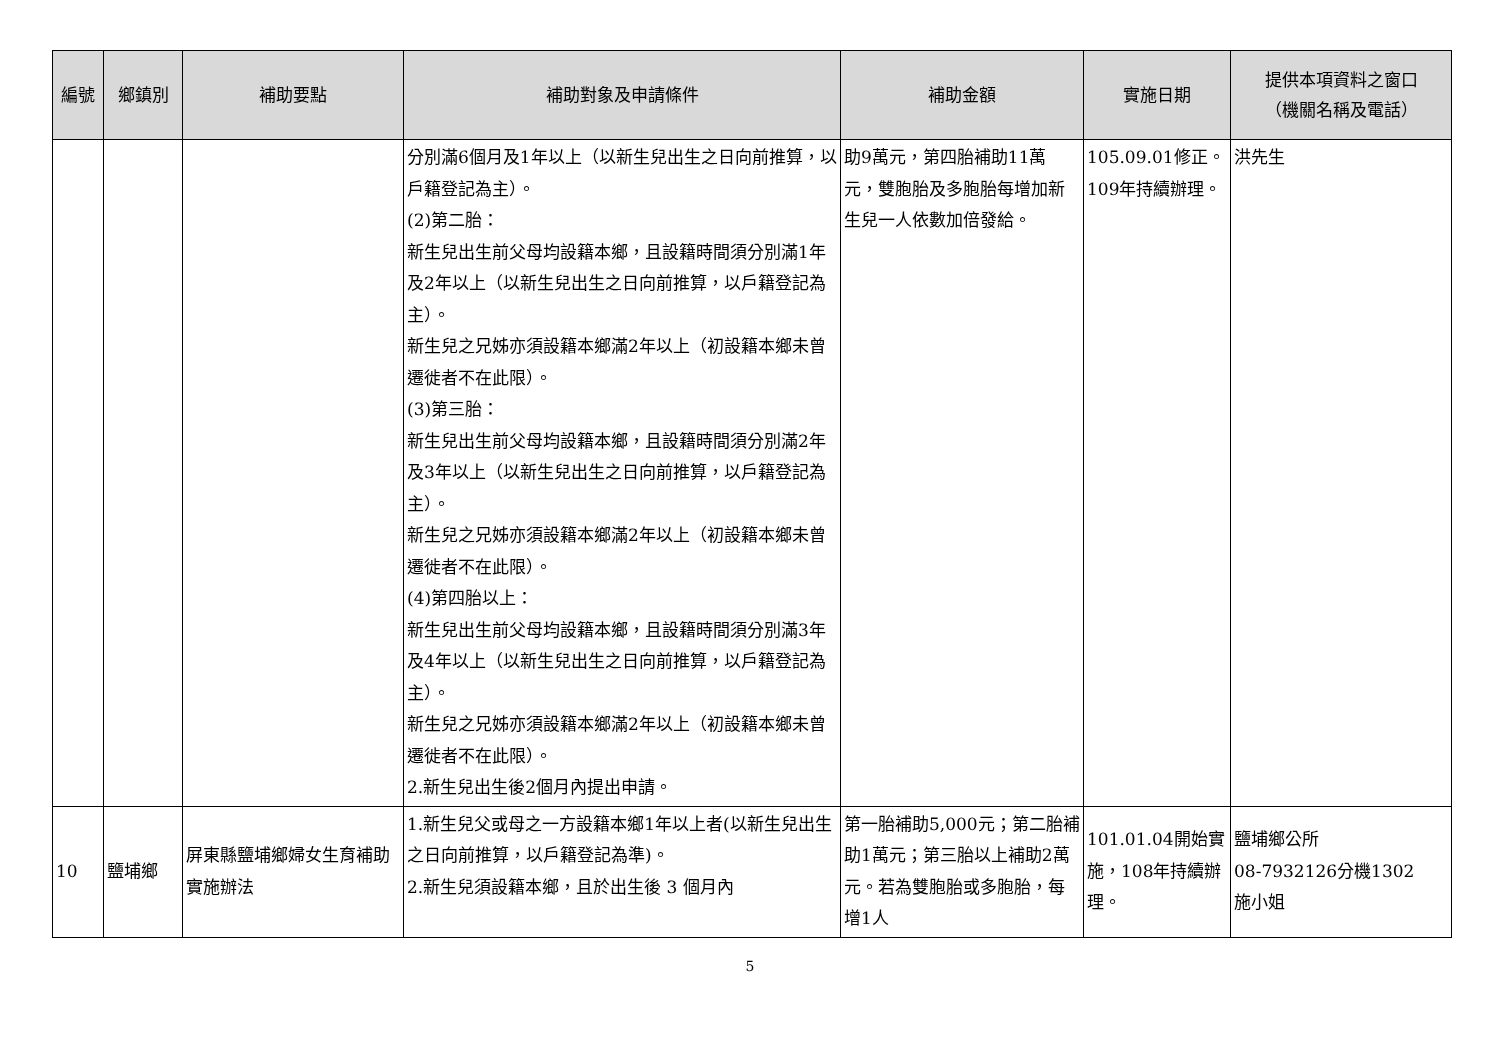| 編號 | 鄉鎮別 | 補助要點 | 補助對象及申請條件 | 補助金額 | 實施日期 | 提供本項資料之窗口 （機關名稱及電話） |
| --- | --- | --- | --- | --- | --- | --- |
| | | | 分別滿6個月及1年以上（以新生兒出生之日向前推算，以戶籍登記為主）。 (2)第二胎： 新生兒出生前父母均設籍本鄉，且設籍時間須分別滿1年及2年以上（以新生兒出生之日向前推算，以戶籍登記為主）。 新生兒之兄姊亦須設籍本鄉滿2年以上（初設籍本鄉未曾遷徙者不在此限）。 (3)第三胎： 新生兒出生前父母均設籍本鄉，且設籍時間須分別滿2年及3年以上（以新生兒出生之日向前推算，以戶籍登記為主）。 新生兒之兄姊亦須設籍本鄉滿2年以上（初設籍本鄉未曾遷徙者不在此限）。 (4)第四胎以上： 新生兒出生前父母均設籍本鄉，且設籍時間須分別滿3年及4年以上（以新生兒出生之日向前推算，以戶籍登記為主）。 新生兒之兄姊亦須設籍本鄉滿2年以上（初設籍本鄉未曾遷徙者不在此限）。 2.新生兒出生後2個月內提出申請。 | 助9萬元，第四胎補助11萬元，雙胞胎及多胞胎每增加新生兒一人依數加倍發給。 | 105.09.01修正。 109年持續辦理。 | 洪先生 |
| 10 | 鹽埔鄉 | 屏東縣鹽埔鄉婦女生育補助實施辦法 | 1.新生兒父或母之一方設籍本鄉1年以上者(以新生兒出生之日向前推算，以戶籍登記為準)。 2.新生兒須設籍本鄉，且於出生後 3 個月內 | 第一胎補助5,000元；第二胎補助1萬元；第三胎以上補助2萬元。若為雙胞胎或多胞胎，每增1人 | 101.01.04開始實施，108年持續辦理。 | 鹽埔鄉公所 08-7932126分機1302 施小姐 |
5